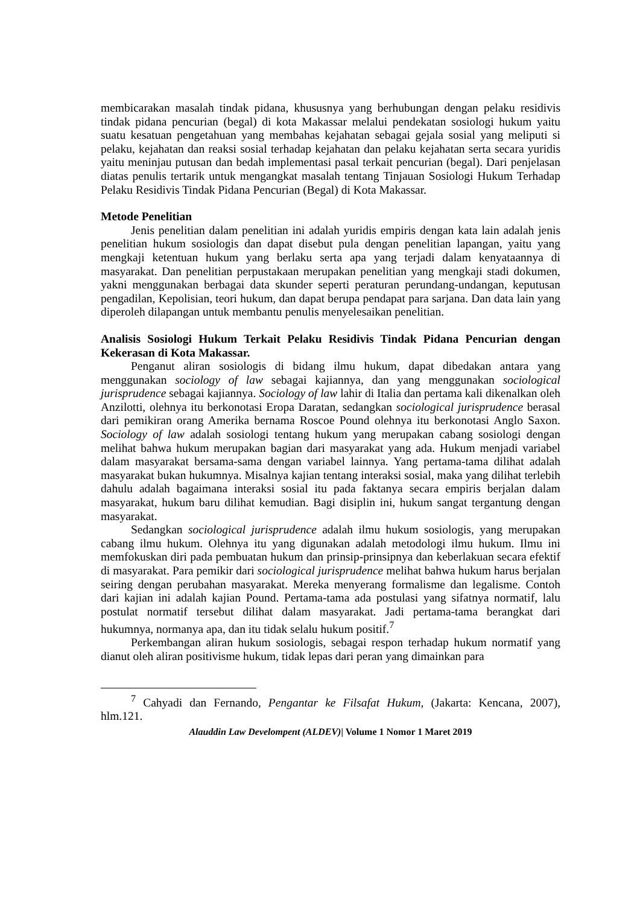membicarakan masalah tindak pidana, khususnya yang berhubungan dengan pelaku residivis tindak pidana pencurian (begal) di kota Makassar melalui pendekatan sosiologi hukum yaitu suatu kesatuan pengetahuan yang membahas kejahatan sebagai gejala sosial yang meliputi si pelaku, kejahatan dan reaksi sosial terhadap kejahatan dan pelaku kejahatan serta secara yuridis yaitu meninjau putusan dan bedah implementasi pasal terkait pencurian (begal). Dari penjelasan diatas penulis tertarik untuk mengangkat masalah tentang Tinjauan Sosiologi Hukum Terhadap Pelaku Residivis Tindak Pidana Pencurian (Begal) di Kota Makassar.
Metode Penelitian
Jenis penelitian dalam penelitian ini adalah yuridis empiris dengan kata lain adalah jenis penelitian hukum sosiologis dan dapat disebut pula dengan penelitian lapangan, yaitu yang mengkaji ketentuan hukum yang berlaku serta apa yang terjadi dalam kenyataannya di masyarakat. Dan penelitian perpustakaan merupakan penelitian yang mengkaji stadi dokumen, yakni menggunakan berbagai data skunder seperti peraturan perundang-undangan, keputusan pengadilan, Kepolisian, teori hukum, dan dapat berupa pendapat para sarjana. Dan data lain yang diperoleh dilapangan untuk membantu penulis menyelesaikan penelitian.
Analisis Sosiologi Hukum Terkait Pelaku Residivis Tindak Pidana Pencurian dengan Kekerasan di Kota Makassar.
Penganut aliran sosiologis di bidang ilmu hukum, dapat dibedakan antara yang menggunakan sociology of law sebagai kajiannya, dan yang menggunakan sociological jurisprudence sebagai kajiannya. Sociology of law lahir di Italia dan pertama kali dikenalkan oleh Anzilotti, olehnya itu berkonotasi Eropa Daratan, sedangkan sociological jurisprudence berasal dari pemikiran orang Amerika bernama Roscoe Pound olehnya itu berkonotasi Anglo Saxon. Sociology of law adalah sosiologi tentang hukum yang merupakan cabang sosiologi dengan melihat bahwa hukum merupakan bagian dari masyarakat yang ada. Hukum menjadi variabel dalam masyarakat bersama-sama dengan variabel lainnya. Yang pertama-tama dilihat adalah masyarakat bukan hukumnya. Misalnya kajian tentang interaksi sosial, maka yang dilihat terlebih dahulu adalah bagaimana interaksi sosial itu pada faktanya secara empiris berjalan dalam masyarakat, hukum baru dilihat kemudian. Bagi disiplin ini, hukum sangat tergantung dengan masyarakat.
Sedangkan sociological jurisprudence adalah ilmu hukum sosiologis, yang merupakan cabang ilmu hukum. Olehnya itu yang digunakan adalah metodologi ilmu hukum. Ilmu ini memfokuskan diri pada pembuatan hukum dan prinsip-prinsipnya dan keberlakuan secara efektif di masyarakat. Para pemikir dari sociological jurisprudence melihat bahwa hukum harus berjalan seiring dengan perubahan masyarakat. Mereka menyerang formalisme dan legalisme. Contoh dari kajian ini adalah kajian Pound. Pertama-tama ada postulasi yang sifatnya normatif, lalu postulat normatif tersebut dilihat dalam masyarakat. Jadi pertama-tama berangkat dari hukumnya, normanya apa, dan itu tidak selalu hukum positif.<sup>7</sup>
Perkembangan aliran hukum sosiologis, sebagai respon terhadap hukum normatif yang dianut oleh aliran positivisme hukum, tidak lepas dari peran yang dimainkan para
<sup>7</sup> Cahyadi dan Fernando, Pengantar ke Filsafat Hukum, (Jakarta: Kencana, 2007), hlm.121.
Alauddin Law Develompent (ALDEV)| Volume 1 Nomor 1 Maret 2019